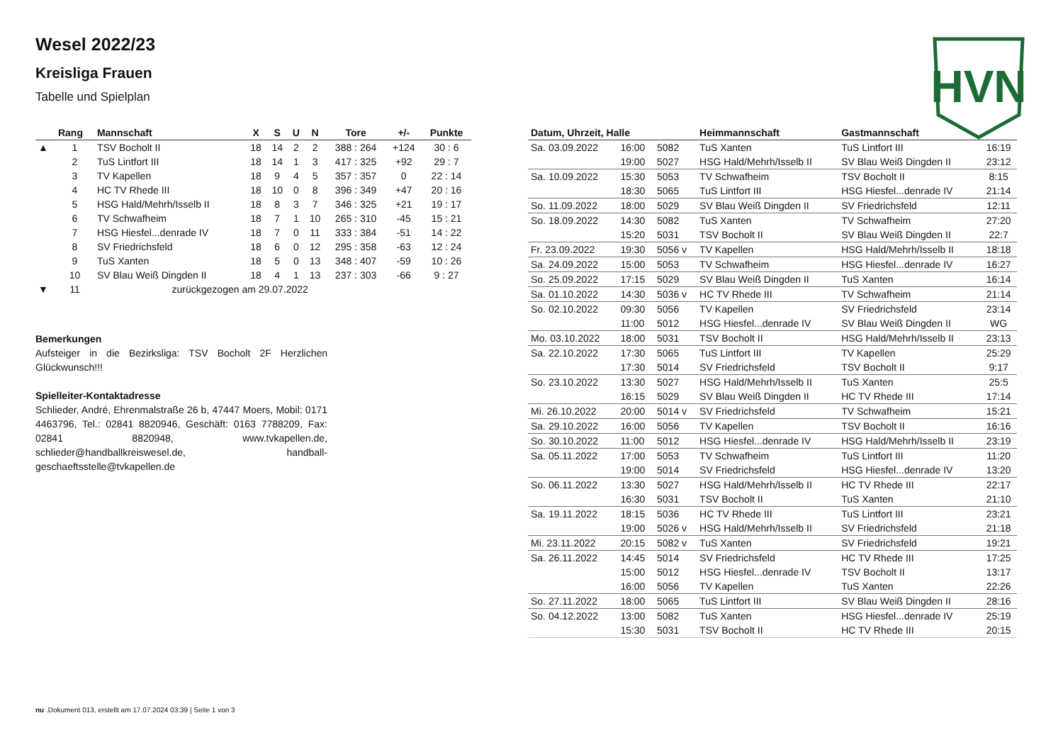HVN
Wesel 2022/23
Kreisliga Frauen
Tabelle und Spielplan
| | Rang | Mannschaft | X | S | U | N | Tore | +/- | Punkte |
| --- | --- | --- | --- | --- | --- | --- | --- | --- | --- |
| ▲ | 1 | TSV Bocholt II | 18 | 14 | 2 | 2 | 388 : 264 | +124 | 30 : 6 |
| | 2 | TuS Lintfort III | 18 | 14 | 1 | 3 | 417 : 325 | +92 | 29 : 7 |
| | 3 | TV Kapellen | 18 | 9 | 4 | 5 | 357 : 357 | 0 | 22 : 14 |
| | 4 | HC TV Rhede III | 18 | 10 | 0 | 8 | 396 : 349 | +47 | 20 : 16 |
| | 5 | HSG Hald/Mehrh/Isselb II | 18 | 8 | 3 | 7 | 346 : 325 | +21 | 19 : 17 |
| | 6 | TV Schwafheim | 18 | 7 | 1 | 10 | 265 : 310 | -45 | 15 : 21 |
| | 7 | HSG Hiesfel...denrade IV | 18 | 7 | 0 | 11 | 333 : 384 | -51 | 14 : 22 |
| | 8 | SV Friedrichsfeld | 18 | 6 | 0 | 12 | 295 : 358 | -63 | 12 : 24 |
| | 9 | TuS Xanten | 18 | 5 | 0 | 13 | 348 : 407 | -59 | 10 : 26 |
| | 10 | SV Blau Weiß Dingden II | 18 | 4 | 1 | 13 | 237 : 303 | -66 | 9 : 27 |
| ▼ | 11 | zurückgezogen am 29.07.2022 | | | | | | | |
Bemerkungen
Aufsteiger in die Bezirksliga: TSV Bocholt 2F Herzlichen Glückwunsch!!!
Spielleiter-Kontaktadresse
Schlieder, André, Ehrenmalstraße 26 b, 47447 Moers, Mobil: 0171 4463796, Tel.: 02841 8820946, Geschäft: 0163 7788209, Fax: 02841 8820948, www.tvkapellen.de, schlieder@handballkreiswesel.de, handball-geschaeftsstelle@tvkapellen.de
| Datum, Uhrzeit, Halle | | | Heimmannschaft | Gastmannschaft | |
| --- | --- | --- | --- | --- | --- |
| Sa. 03.09.2022 | 16:00 | 5082 | TuS Xanten | TuS Lintfort III | 16:19 |
| | 19:00 | 5027 | HSG Hald/Mehrh/Isselb II | SV Blau Weiß Dingden II | 23:12 |
| Sa. 10.09.2022 | 15:30 | 5053 | TV Schwafheim | TSV Bocholt II | 8:15 |
| | 18:30 | 5065 | TuS Lintfort III | HSG Hiesfel...denrade IV | 21:14 |
| So. 11.09.2022 | 18:00 | 5029 | SV Blau Weiß Dingden II | SV Friedrichsfeld | 12:11 |
| So. 18.09.2022 | 14:30 | 5082 | TuS Xanten | TV Schwafheim | 27:20 |
| | 15:20 | 5031 | TSV Bocholt II | SV Blau Weiß Dingden II | 22:7 |
| Fr. 23.09.2022 | 19:30 | 5056 v | TV Kapellen | HSG Hald/Mehrh/Isselb II | 18:18 |
| Sa. 24.09.2022 | 15:00 | 5053 | TV Schwafheim | HSG Hiesfel...denrade IV | 16:27 |
| So. 25.09.2022 | 17:15 | 5029 | SV Blau Weiß Dingden II | TuS Xanten | 16:14 |
| Sa. 01.10.2022 | 14:30 | 5036 v | HC TV Rhede III | TV Schwafheim | 21:14 |
| So. 02.10.2022 | 09:30 | 5056 | TV Kapellen | SV Friedrichsfeld | 23:14 |
| | 11:00 | 5012 | HSG Hiesfel...denrade IV | SV Blau Weiß Dingden II | WG |
| Mo. 03.10.2022 | 18:00 | 5031 | TSV Bocholt II | HSG Hald/Mehrh/Isselb II | 23:13 |
| Sa. 22.10.2022 | 17:30 | 5065 | TuS Lintfort III | TV Kapellen | 25:29 |
| | 17:30 | 5014 | SV Friedrichsfeld | TSV Bocholt II | 9:17 |
| So. 23.10.2022 | 13:30 | 5027 | HSG Hald/Mehrh/Isselb II | TuS Xanten | 25:5 |
| | 16:15 | 5029 | SV Blau Weiß Dingden II | HC TV Rhede III | 17:14 |
| Mi. 26.10.2022 | 20:00 | 5014 v | SV Friedrichsfeld | TV Schwafheim | 15:21 |
| Sa. 29.10.2022 | 16:00 | 5056 | TV Kapellen | TSV Bocholt II | 16:16 |
| So. 30.10.2022 | 11:00 | 5012 | HSG Hiesfel...denrade IV | HSG Hald/Mehrh/Isselb II | 23:19 |
| Sa. 05.11.2022 | 17:00 | 5053 | TV Schwafheim | TuS Lintfort III | 11:20 |
| | 19:00 | 5014 | SV Friedrichsfeld | HSG Hiesfel...denrade IV | 13:20 |
| So. 06.11.2022 | 13:30 | 5027 | HSG Hald/Mehrh/Isselb II | HC TV Rhede III | 22:17 |
| | 16:30 | 5031 | TSV Bocholt II | TuS Xanten | 21:10 |
| Sa. 19.11.2022 | 18:15 | 5036 | HC TV Rhede III | TuS Lintfort III | 23:21 |
| | 19:00 | 5026 v | HSG Hald/Mehrh/Isselb II | SV Friedrichsfeld | 21:18 |
| Mi. 23.11.2022 | 20:15 | 5082 v | TuS Xanten | SV Friedrichsfeld | 19:21 |
| Sa. 26.11.2022 | 14:45 | 5014 | SV Friedrichsfeld | HC TV Rhede III | 17:25 |
| | 15:00 | 5012 | HSG Hiesfel...denrade IV | TSV Bocholt II | 13:17 |
| | 16:00 | 5056 | TV Kapellen | TuS Xanten | 22:26 |
| So. 27.11.2022 | 18:00 | 5065 | TuS Lintfort III | SV Blau Weiß Dingden II | 28:16 |
| So. 04.12.2022 | 13:00 | 5082 | TuS Xanten | HSG Hiesfel...denrade IV | 25:19 |
| | 15:30 | 5031 | TSV Bocholt II | HC TV Rhede III | 20:15 |
nu .Dokument 013, erstellt am 17.07.2024 03:39 | Seite 1 von 3